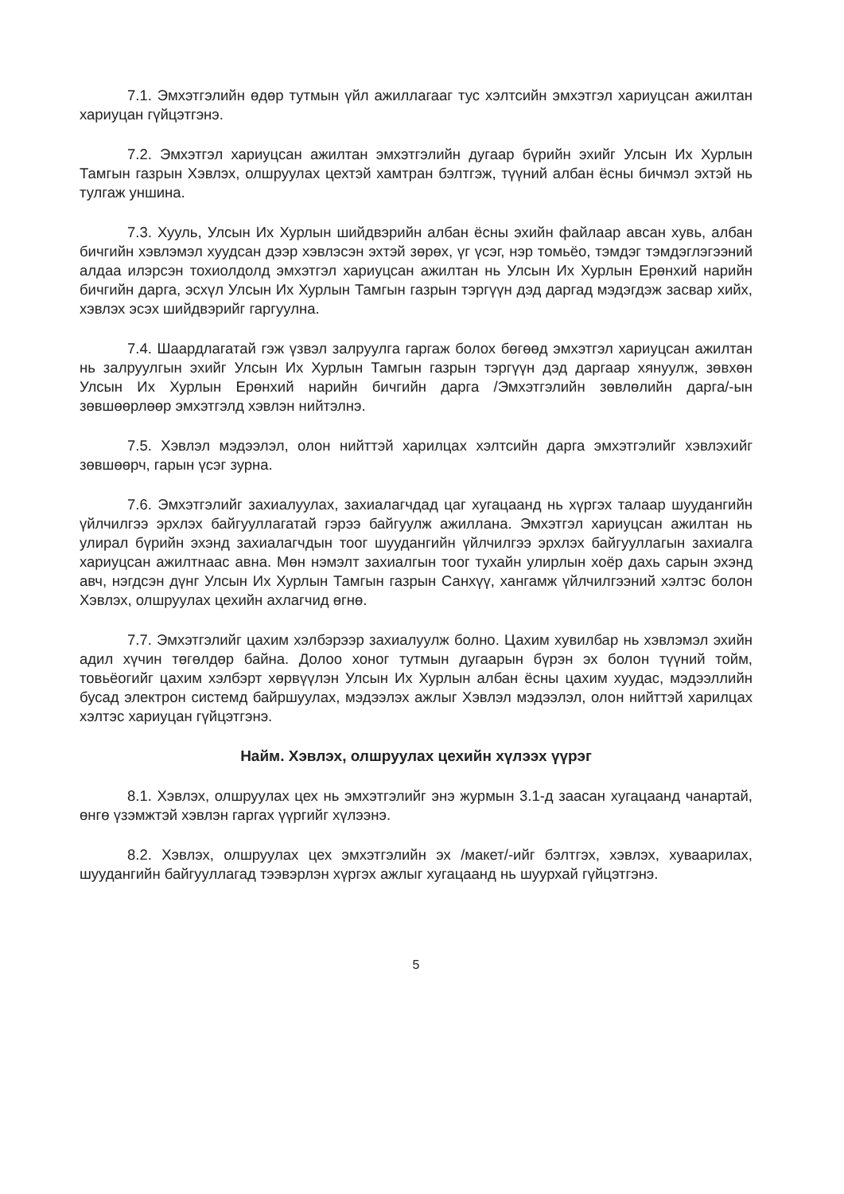7.1. Эмхэтгэлийн өдөр тутмын үйл ажиллагааг тус хэлтсийн эмхэтгэл хариуцсан ажилтан хариуцан гүйцэтгэнэ.
7.2. Эмхэтгэл хариуцсан ажилтан эмхэтгэлийн дугаар бүрийн эхийг Улсын Их Хурлын Тамгын газрын Хэвлэх, олшруулах цехтэй хамтран бэлтгэж, түүний албан ёсны бичмэл эхтэй нь тулгаж уншина.
7.3. Хууль, Улсын Их Хурлын шийдвэрийн албан ёсны эхийн файлаар авсан хувь, албан бичгийн хэвлэмэл хуудсан дээр хэвлэсэн эхтэй зөрөх, үг үсэг, нэр томьёо, тэмдэг тэмдэглэгээний алдаа илэрсэн тохиолдолд эмхэтгэл хариуцсан ажилтан нь Улсын Их Хурлын Ерөнхий нарийн бичгийн дарга, эсхүл Улсын Их Хурлын Тамгын газрын тэргүүн дэд даргад мэдэгдэж засвар хийх, хэвлэх эсэх шийдвэрийг гаргуулна.
7.4. Шаардлагатай гэж үзвэл залруулга гаргаж болох бөгөөд эмхэтгэл хариуцсан ажилтан нь залруулгын эхийг Улсын Их Хурлын Тамгын газрын тэргүүн дэд даргаар хянуулж, зөвхөн Улсын Их Хурлын Ерөнхий нарийн бичгийн дарга /Эмхэтгэлийн зөвлөлийн дарга/-ын зөвшөөрлөөр эмхэтгэлд хэвлэн нийтэлнэ.
7.5. Хэвлэл мэдээлэл, олон нийттэй харилцах хэлтсийн дарга эмхэтгэлийг хэвлэхийг зөвшөөрч, гарын үсэг зурна.
7.6. Эмхэтгэлийг захиалуулах, захиалагчдад цаг хугацаанд нь хүргэх талаар шуудангийн үйлчилгээ эрхлэх байгууллагатай гэрээ байгуулж ажиллана. Эмхэтгэл хариуцсан ажилтан нь улирал бүрийн эхэнд захиалагчдын тоог шуудангийн үйлчилгээ эрхлэх байгууллагын захиалга хариуцсан ажилтнаас авна. Мөн нэмэлт захиалгын тоог тухайн улирлын хоёр дахь сарын эхэнд авч, нэгдсэн дүнг Улсын Их Хурлын Тамгын газрын Санхүү, хангамж үйлчилгээний хэлтэс болон Хэвлэх, олшруулах цехийн ахлагчид өгнө.
7.7. Эмхэтгэлийг цахим хэлбэрээр захиалуулж болно. Цахим хувилбар нь хэвлэмэл эхийн адил хүчин төгөлдөр байна. Долоо хоног тутмын дугаарын бүрэн эх болон түүний тойм, товьёогийг цахим хэлбэрт хөрвүүлэн Улсын Их Хурлын албан ёсны цахим хуудас, мэдээллийн бусад электрон системд байршуулах, мэдээлэх ажлыг Хэвлэл мэдээлэл, олон нийттэй харилцах хэлтэс хариуцан гүйцэтгэнэ.
Найм. Хэвлэх, олшруулах цехийн хүлээх үүрэг
8.1. Хэвлэх, олшруулах цех нь эмхэтгэлийг энэ журмын 3.1-д заасан хугацаанд чанартай, өнгө үзэмжтэй хэвлэн гаргах үүргийг хүлээнэ.
8.2. Хэвлэх, олшруулах цех эмхэтгэлийн эх /макет/-ийг бэлтгэх, хэвлэх, хуваарилах, шуудангийн байгууллагад тээвэрлэн хүргэх ажлыг хугацаанд нь шуурхай гүйцэтгэнэ.
5